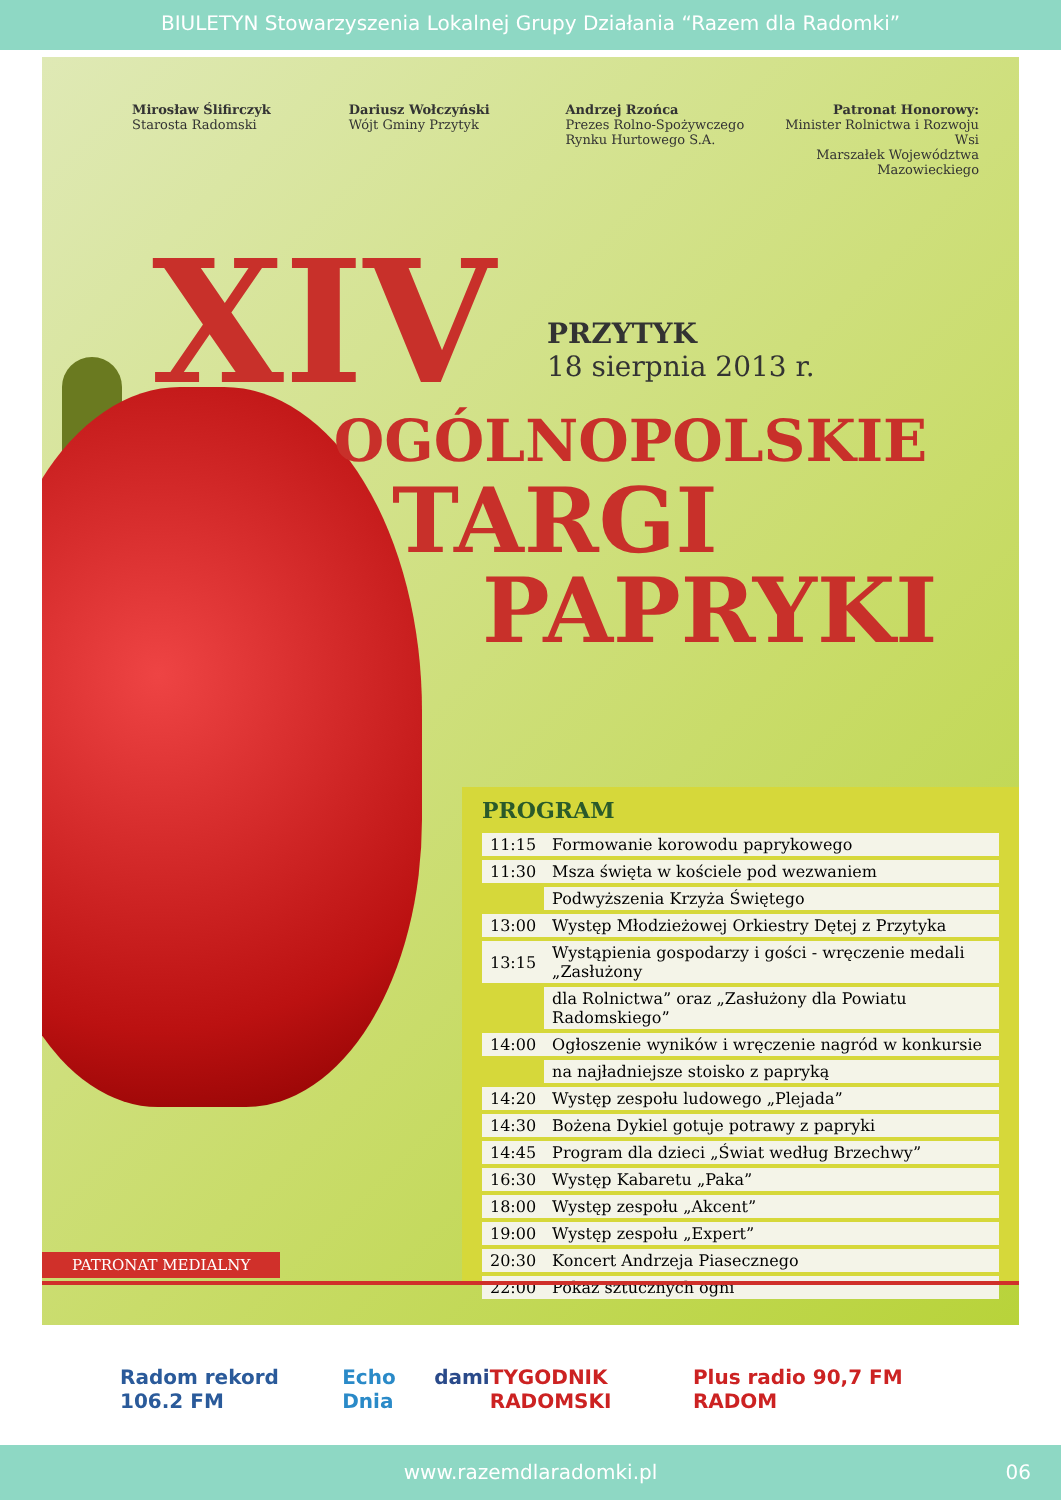BIULETYN Stowarzyszenia Lokalnej Grupy Działania “Razem dla Radomki”
Mirosław Ślifirczyk
Starosta Radomski
Dariusz Wołczyński
Wójt Gminy Przytyk
Andrzej Rzońca
Prezes Rolno-Spożywczego Rynku Hurtowego S.A.
Patronat Honorowy:
Minister Rolnictwa i Rozwoju Wsi
Marszałek Województwa Mazowieckiego
XIV
PRZYTYK
18 sierpnia 2013 r.
OGÓLNOPOLSKIE
TARGI
PAPRYKI
PROGRAM
| 11:15 | Formowanie korowodu paprykowego |
| 11:30 | Msza święta w kościele pod wezwaniem |
| | Podwyższenia Krzyża Świętego |
| 13:00 | Występ Młodzieżowej Orkiestry Dętej z Przytyka |
| 13:15 | Wystąpienia gospodarzy i gości - wręczenie medali „Zasłużony |
| | dla Rolnictwa” oraz „Zasłużony dla Powiatu Radomskiego” |
| 14:00 | Ogłoszenie wyników i wręczenie nagród w konkursie |
| | na najładniejsze stoisko z papryką |
| 14:20 | Występ zespołu ludowego „Plejada” |
| 14:30 | Bożena Dykiel gotuje potrawy z papryki |
| 14:45 | Program dla dzieci „Świat według Brzechwy” |
| 16:30 | Występ Kabaretu „Paka” |
| 18:00 | Występ zespołu „Akcent” |
| 19:00 | Występ zespołu „Expert” |
| 20:30 | Koncert Andrzeja Piasecznego |
| 22:00 | Pokaz sztucznych ogni |
PATRONAT MEDIALNY
Radom rekord 106.2 FM Echo Dnia dami TYGODNIK RADOMSKI Plus radio 90,7 FM RADOM
www.razemdlaradomki.pl 06